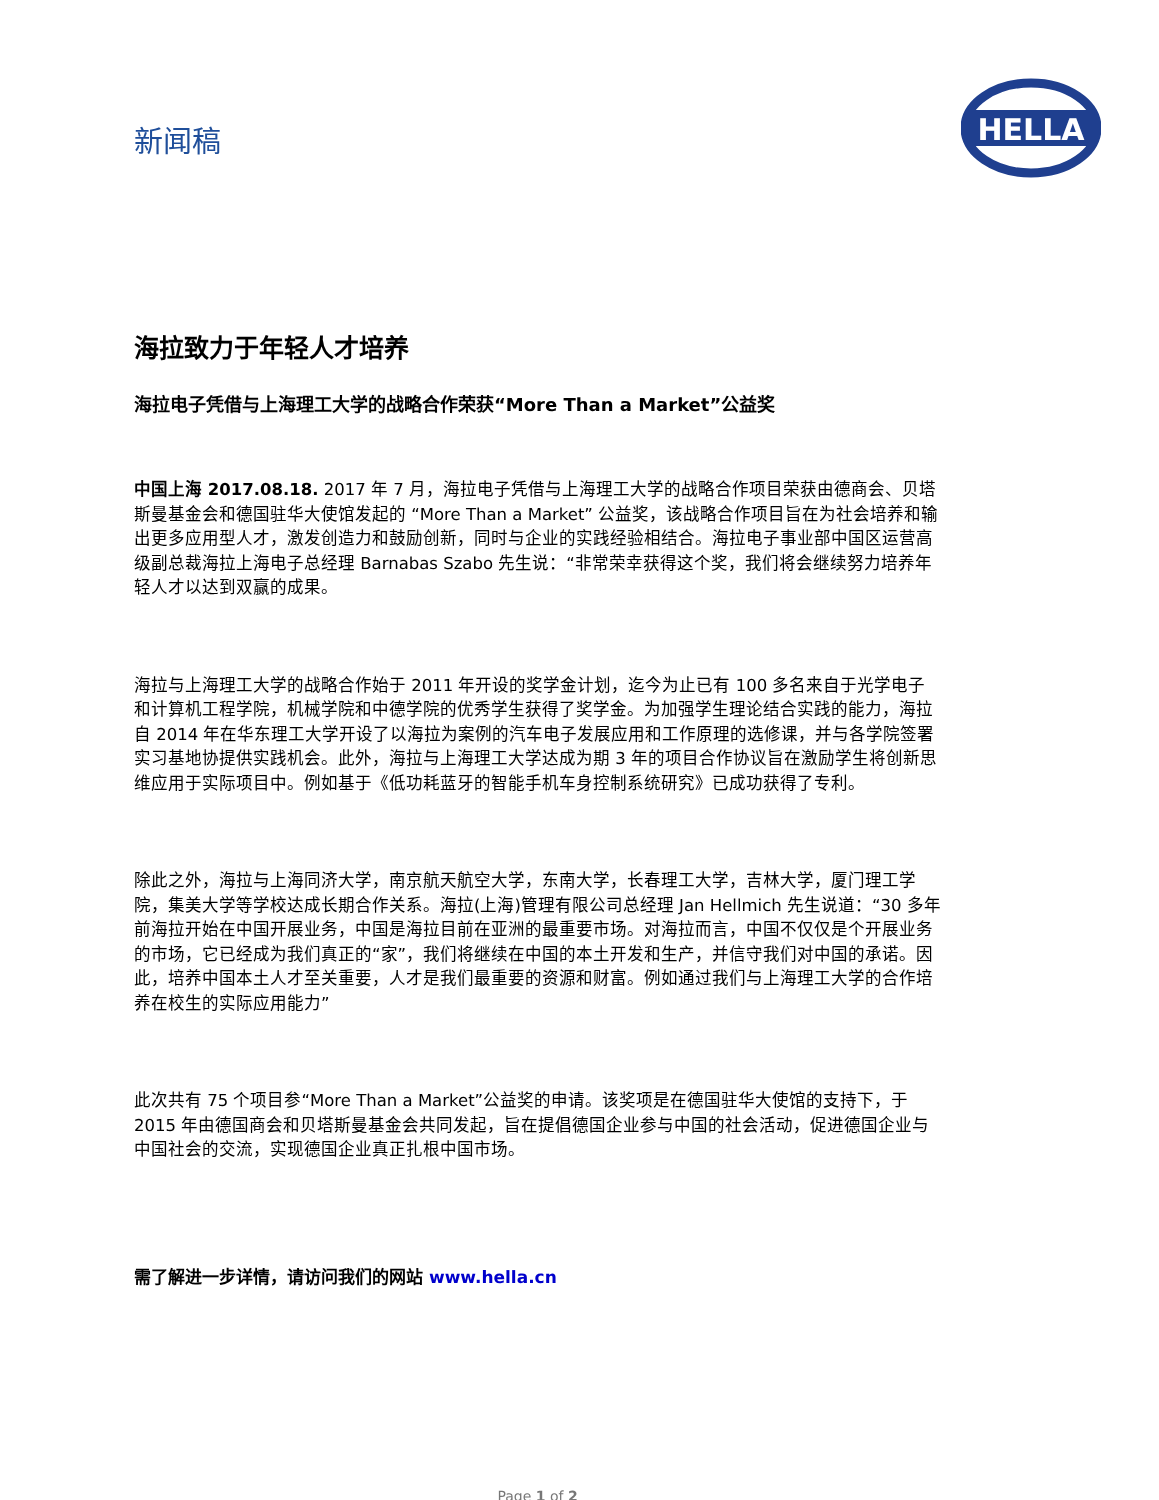新闻稿
HELLA
海拉致力于年轻人才培养
海拉电子凭借与上海理工大学的战略合作荣获“More Than a Market”公益奖
中国上海 2017.08.18. 2017 年 7 月，海拉电子凭借与上海理工大学的战略合作项目荣获由德商会、贝塔斯曼基金会和德国驻华大使馆发起的 “More Than a Market” 公益奖，该战略合作项目旨在为社会培养和输出更多应用型人才，激发创造力和鼓励创新，同时与企业的实践经验相结合。海拉电子事业部中国区运营高级副总裁海拉上海电子总经理 Barnabas Szabo 先生说：“非常荣幸获得这个奖，我们将会继续努力培养年轻人才以达到双赢的成果。
海拉与上海理工大学的战略合作始于 2011 年开设的奖学金计划，迄今为止已有 100 多名来自于光学电子和计算机工程学院，机械学院和中德学院的优秀学生获得了奖学金。为加强学生理论结合实践的能力，海拉自 2014 年在华东理工大学开设了以海拉为案例的汽车电子发展应用和工作原理的选修课，并与各学院签署实习基地协提供实践机会。此外，海拉与上海理工大学达成为期 3 年的项目合作协议旨在激励学生将创新思维应用于实际项目中。例如基于《低功耗蓝牙的智能手机车身控制系统研究》已成功获得了专利。
除此之外，海拉与上海同济大学，南京航天航空大学，东南大学，长春理工大学，吉林大学，厦门理工学院，集美大学等学校达成长期合作关系。海拉(上海)管理有限公司总经理 Jan Hellmich 先生说道：“30 多年前海拉开始在中国开展业务，中国是海拉目前在亚洲的最重要市场。对海拉而言，中国不仅仅是个开展业务的市场，它已经成为我们真正的“家”，我们将继续在中国的本土开发和生产，并信守我们对中国的承诺。因此，培养中国本土人才至关重要，人才是我们最重要的资源和财富。例如通过我们与上海理工大学的合作培养在校生的实际应用能力”
此次共有 75 个项目参“More Than a Market”公益奖的申请。该奖项是在德国驻华大使馆的支持下，于 2015 年由德国商会和贝塔斯曼基金会共同发起，旨在提倡德国企业参与中国的社会活动，促进德国企业与中国社会的交流，实现德国企业真正扎根中国市场。
需了解进一步详情，请访问我们的网站 www.hella.cn
Page 1 of 2